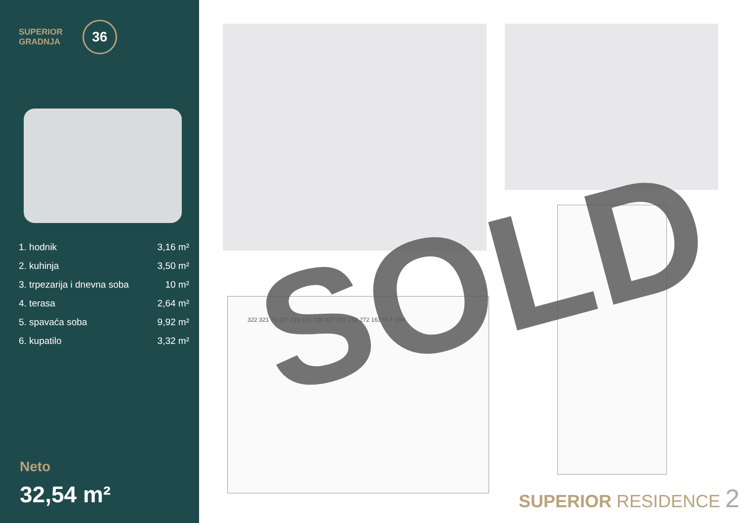SUPERIOR
GRADNJA
36
| 1. hodnik | 3,16 m² |
| 2. kuhinja | 3,50 m² |
| 3. trpezarija i dnevna soba | 10 m² |
| 4. terasa | 2,64 m² |
| 5. spavaća soba | 9,92 m² |
| 6. kupatilo | 3,32 m² |
Neto
32,54 m²
322 321 70 327 210 101 335 427 207 150 272 163 W F DW SOLD
SUPERIOR RESIDENCE 2